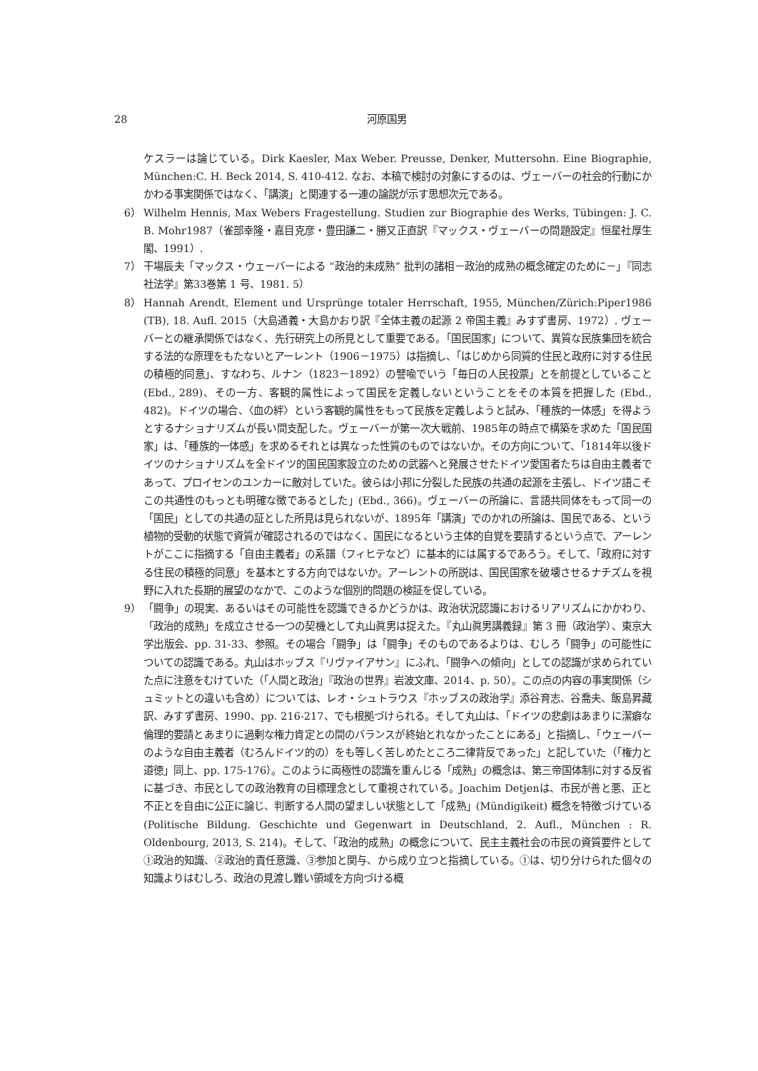28
河原国男
ケスラーは論じている。Dirk Kaesler, Max Weber. Preusse, Denker, Muttersohn. Eine Biographie, München:C. H. Beck 2014, S. 410-412. なお、本稿で検討の対象にするのは、ヴェーバーの社会的行動にかかわる事実関係ではなく、「講演」と関連する一連の論説が示す思想次元である。
6） Wilhelm Hennis, Max Webers Fragestellung. Studien zur Biographie des Werks, Tübingen: J. C. B. Mohr1987（雀部幸隆・嘉目克彦・豊田謙二・勝又正直訳『マックス・ヴェーバーの問題設定』恒星社厚生閣、1991）.
7） 干場辰夫「マックス・ウェーバーによる “政治的未成熟” 批判の諸相－政治的成熟の概念確定のために－」『同志社法学』第33巻第 1 号、1981. 5）
8） Hannah Arendt, Element und Ursprünge totaler Herrschaft, 1955, München/Zürich:Piper1986 (TB), 18. Aufl. 2015（大島通義・大島かおり訳『全体主義の起源 2 帝国主義』みすず書房、1972）. ヴェーバーとの継承関係ではなく、先行研究上の所見として重要である。「国民国家」について、異質な民族集団を統合する法的な原理をもたないとアーレント（1906－1975）は指摘し、「はじめから同質的住民と政府に対する住民の積極的同意」、すなわち、ルナン（1823－1892）の譬喩でいう「毎日の人民投票」とを前提としていること (Ebd., 289)、その一方、客観的属性によって国民を定義しないということをその本質を把握した (Ebd., 482)。ドイツの場合、〈血の絆〉という客観的属性をもって民族を定義しようと試み、「種族的一体感」を得ようとするナショナリズムが長い間支配した。ヴェーバーが第一次大戦前、1985年の時点で構築を求めた「国民国家」は、「種族的一体感」を求めるそれとは異なった性質のものではないか。その方向について、「1814年以後ドイツのナショナリズムを全ドイツ的国民国家設立のための武器へと発展させたドイツ愛国者たちは自由主義者であって、プロイセンのユンカーに敵対していた。彼らは小邦に分裂した民族の共通の起源を主張し、ドイツ語こそこの共通性のもっとも明確な徴であるとした」(Ebd., 366)。ヴェーバーの所論に、言語共同体をもって同一の「国民」としての共通の証とした所見は見られないが、1895年「講演」でのかれの所論は、国民である、という植物的受動的状態で資質が確認されるのではなく、国民になるという主体的自覚を要請するという点で、アーレントがここに指摘する「自由主義者」の系譜（フィヒテなど）に基本的には属するであろう。そして、「政府に対する住民の積極的同意」を基本とする方向ではないか。アーレントの所説は、国民国家を破壊させるナチズムを視野に入れた長期的展望のなかで、このような個別的問題の検証を促している。
9） 「闘争」の現実、あるいはその可能性を認識できるかどうかは、政治状況認識におけるリアリズムにかかわり、「政治的成熟」を成立させる一つの契機として丸山眞男は捉えた。『丸山眞男講義録』第 3 冊（政治学）、東京大学出版会、pp. 31-33、参照。その場合「闘争」は「闘争」そのものであるよりは、むしろ「闘争」の可能性についての認識である。丸山はホッブス『リヴァイアサン』にふれ、「闘争への傾向」としての認識が求められていた点に注意をむけていた（「人間と政治」『政治の世界』岩波文庫、2014、p. 50）。この点の内容の事実関係（シュミットとの違いも含め）については、レオ・シュトラウス『ホッブスの政治学』添谷育志、谷喬夫、飯島昇藏訳、みすず書房、1990、pp. 216-217、でも根拠づけられる。そして丸山は、「ドイツの悲劇はあまりに潔癖な倫理的要請とあまりに過剰な権力肯定との間のバランスが終始とれなかったことにある」と指摘し、「ウェーバーのような自由主義者（むろんドイツ的の）をも等しく苦しめたところ二律背反であった」と記していた（「権力と道徳」同上、pp. 175-176）。このように両極性の認識を重んじる「成熟」の概念は、第三帝国体制に対する反省に基づき、市民としての政治教育の目標理念として重視されている。Joachim Detjenは、市民が善と悪、正と不正とを自由に公正に論じ、判断する人間の望ましい状態として「成熟」(Mündigikeit) 概念を特徴づけている (Politische Bildung. Geschichte und Gegenwart in Deutschland, 2. Aufl., München : R. Oldenbourg, 2013, S. 214)。そして、「政治的成熟」の概念について、民主主義社会の市民の資質要件として①政治的知識、②政治的責任意識、③参加と関与、から成り立つと指摘している。①は、切り分けられた個々の知識よりはむしろ、政治の見渡し難い領域を方向づける概